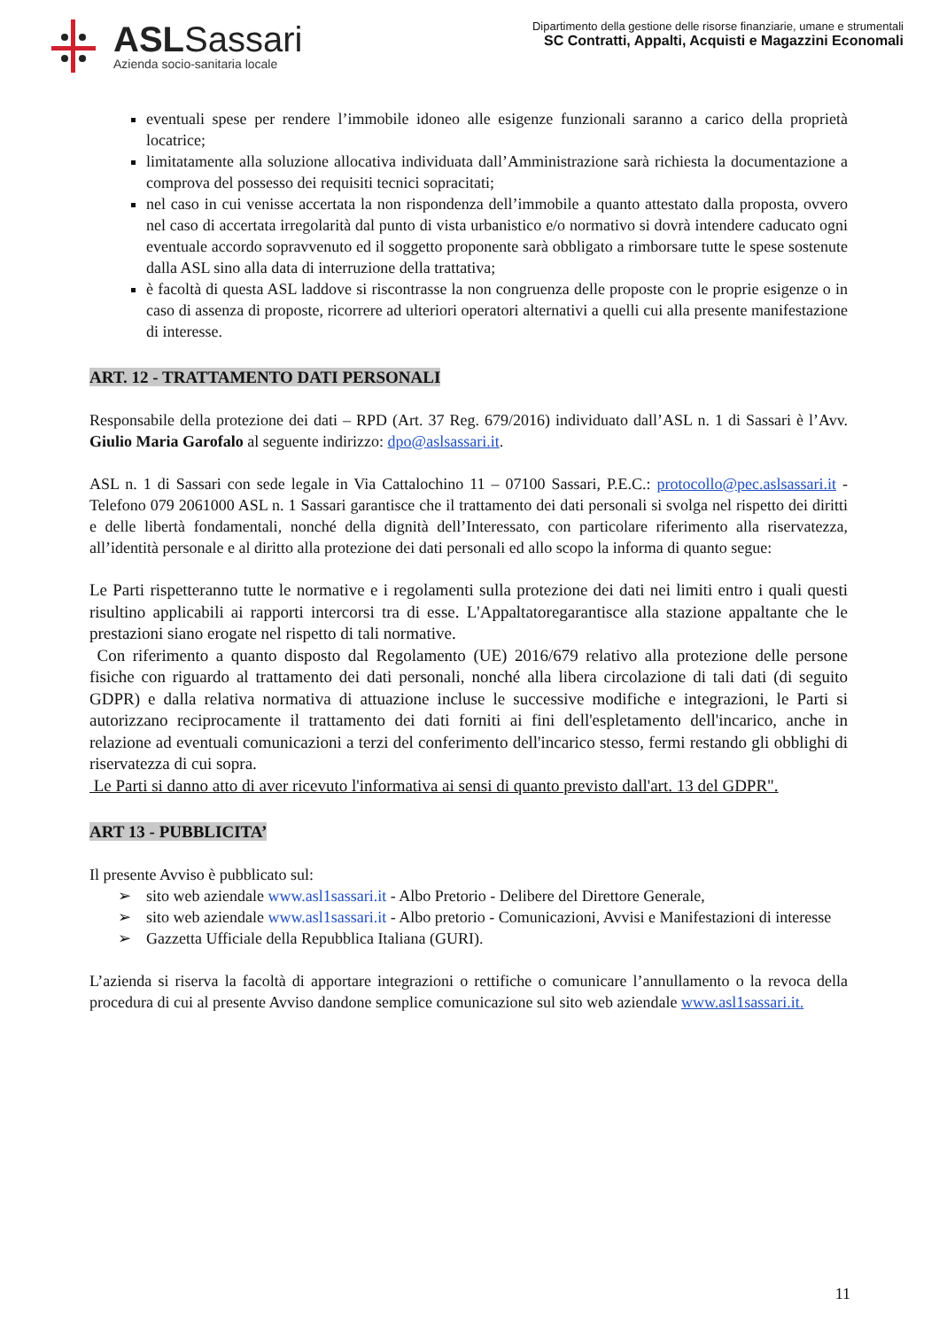ASLSassari
Azienda socio-sanitaria locale
Dipartimento della gestione delle risorse finanziarie, umane e strumentali
SC Contratti, Appalti, Acquisti e Magazzini Economali
eventuali spese per rendere l’immobile idoneo alle esigenze funzionali saranno a carico della proprietà locatrice;
limitatamente alla soluzione allocativa individuata dall’Amministrazione sarà richiesta la documentazione a comprova del possesso dei requisiti tecnici sopracitati;
nel caso in cui venisse accertata la non rispondenza dell’immobile a quanto attestato dalla proposta, ovvero nel caso di accertata irregolarità dal punto di vista urbanistico e/o normativo si dovrà intendere caducato ogni eventuale accordo sopravvenuto ed il soggetto proponente sarà obbligato a rimborsare tutte le spese sostenute dalla ASL sino alla data di interruzione della trattativa;
è facoltà di questa ASL laddove si riscontrasse la non congruenza delle proposte con le proprie esigenze o in caso di assenza di proposte, ricorrere ad ulteriori operatori alternativi a quelli cui alla presente manifestazione di interesse.
ART. 12 - TRATTAMENTO DATI PERSONALI
Responsabile della protezione dei dati – RPD (Art. 37 Reg. 679/2016) individuato dall’ASL n. 1 di Sassari è l’Avv. Giulio Maria Garofalo al seguente indirizzo: dpo@aslsassari.it.
ASL n. 1 di Sassari con sede legale in Via Cattalochino 11 – 07100 Sassari, P.E.C.: protocollo@pec.aslsassari.it - Telefono 079 2061000 ASL n. 1 Sassari garantisce che il trattamento dei dati personali si svolga nel rispetto dei diritti e delle libertà fondamentali, nonché della dignità dell’Interessato, con particolare riferimento alla riservatezza, all’identità personale e al diritto alla protezione dei dati personali ed allo scopo la informa di quanto segue:
Le Parti rispetteranno tutte le normative e i regolamenti sulla protezione dei dati nei limiti entro i quali questi risultino applicabili ai rapporti intercorsi tra di esse. L'Appaltatoregarantisce alla stazione appaltante che le prestazioni siano erogate nel rispetto di tali normative.
Con riferimento a quanto disposto dal Regolamento (UE) 2016/679 relativo alla protezione delle persone fisiche con riguardo al trattamento dei dati personali, nonché alla libera circolazione di tali dati (di seguito GDPR) e dalla relativa normativa di attuazione incluse le successive modifiche e integrazioni, le Parti si autorizzano reciprocamente il trattamento dei dati forniti ai fini dell'espletamento dell'incarico, anche in relazione ad eventuali comunicazioni a terzi del conferimento dell'incarico stesso, fermi restando gli obblighi di riservatezza di cui sopra.
Le Parti si danno atto di aver ricevuto l'informativa ai sensi di quanto previsto dall'art. 13 del GDPR".
ART 13 - PUBBLICITA’
Il presente Avviso è pubblicato sul:
➢ sito web aziendale www.asl1sassari.it - Albo Pretorio - Delibere del Direttore Generale,
➢ sito web aziendale www.asl1sassari.it - Albo pretorio - Comunicazioni, Avvisi e Manifestazioni di interesse
➢ Gazzetta Ufficiale della Repubblica Italiana (GURI).
L’azienda si riserva la facoltà di apportare integrazioni o rettifiche o comunicare l’annullamento o la revoca della procedura di cui al presente Avviso dandone semplice comunicazione sul sito web aziendale www.asl1sassari.it.
11